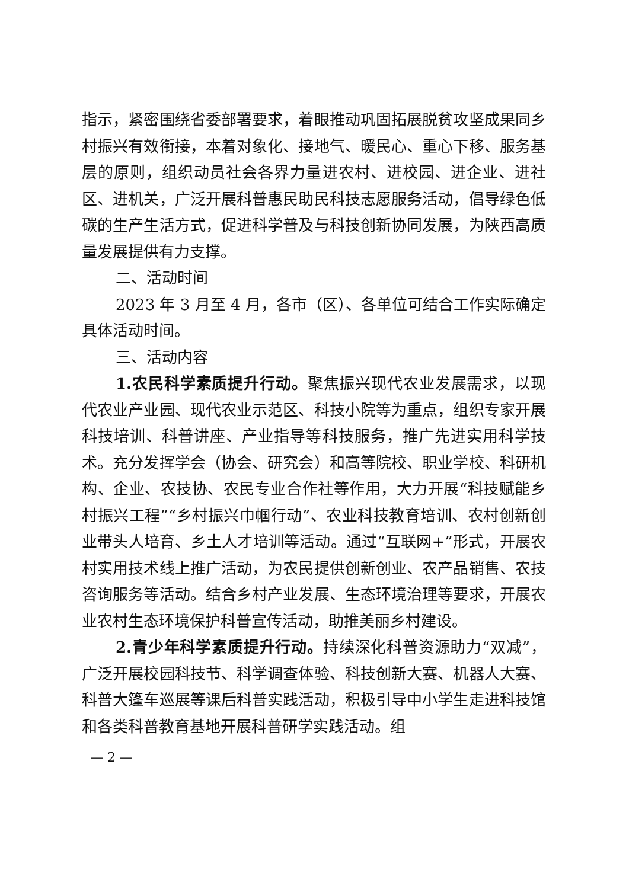指示，紧密围绕省委部署要求，着眼推动巩固拓展脱贫攻坚成果同乡村振兴有效衔接，本着对象化、接地气、暖民心、重心下移、服务基层的原则，组织动员社会各界力量进农村、进校园、进企业、进社区、进机关，广泛开展科普惠民助民科技志愿服务活动，倡导绿色低碳的生产生活方式，促进科学普及与科技创新协同发展，为陕西高质量发展提供有力支撑。
二、活动时间
2023 年 3 月至 4 月，各市（区）、各单位可结合工作实际确定具体活动时间。
三、活动内容
1.农民科学素质提升行动。聚焦振兴现代农业发展需求，以现代农业产业园、现代农业示范区、科技小院等为重点，组织专家开展科技培训、科普讲座、产业指导等科技服务，推广先进实用科学技术。充分发挥学会（协会、研究会）和高等院校、职业学校、科研机构、企业、农技协、农民专业合作社等作用，大力开展“科技赋能乡村振兴工程”“乡村振兴巾帼行动”、农业科技教育培训、农村创新创业带头人培育、乡土人才培训等活动。通过“互联网+”形式，开展农村实用技术线上推广活动，为农民提供创新创业、农产品销售、农技咨询服务等活动。结合乡村产业发展、生态环境治理等要求，开展农业农村生态环境保护科普宣传活动，助推美丽乡村建设。
2.青少年科学素质提升行动。持续深化科普资源助力“双减”，广泛开展校园科技节、科学调查体验、科技创新大赛、机器人大赛、科普大篷车巡展等课后科普实践活动，积极引导中小学生走进科技馆和各类科普教育基地开展科普研学实践活动。组
— 2 —